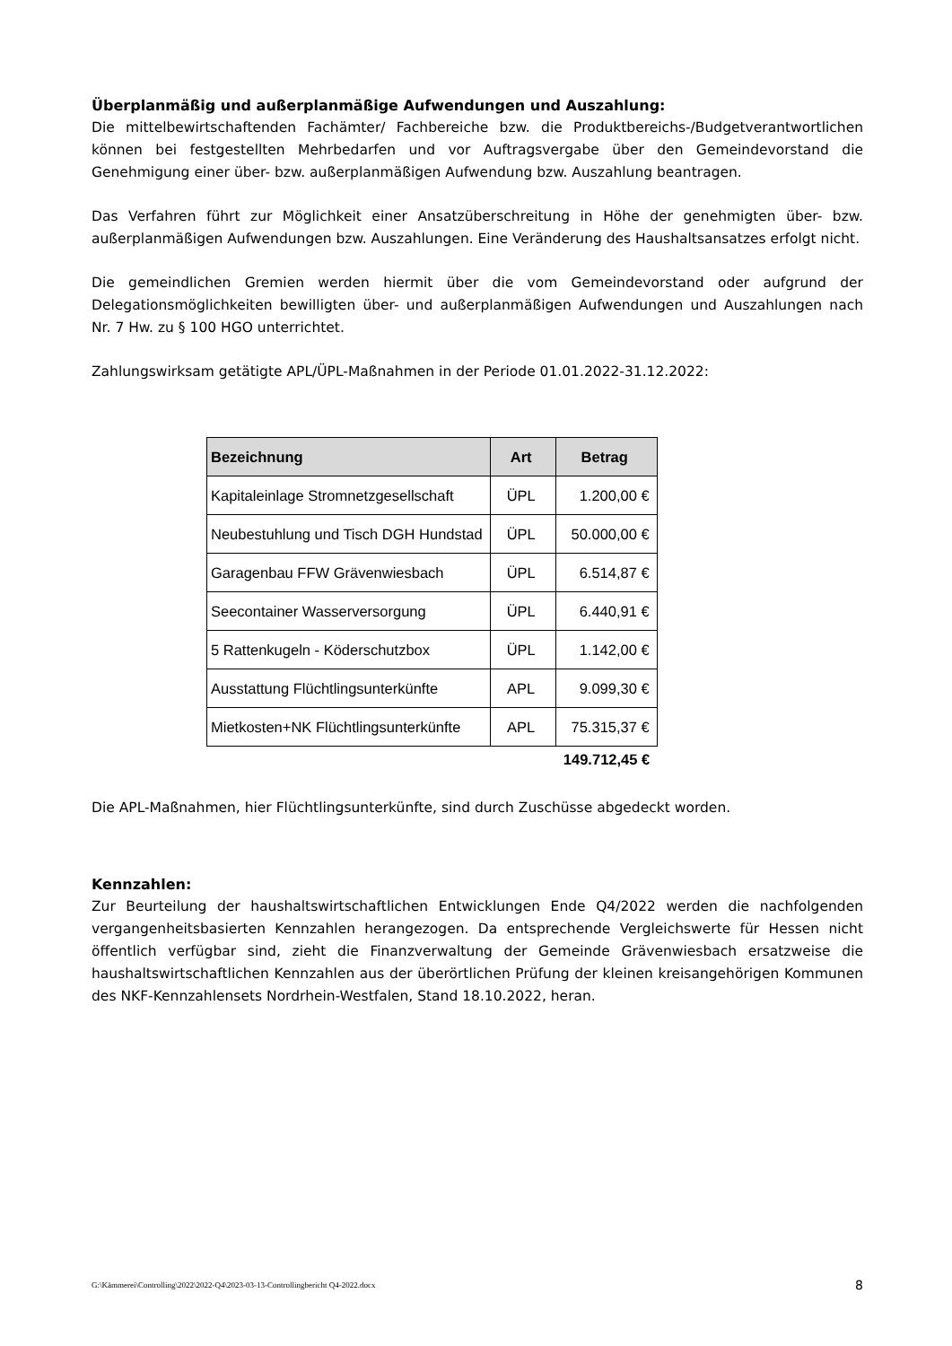Überplanmäßig und außerplanmäßige Aufwendungen und Auszahlung:
Die mittelbewirtschaftenden Fachämter/ Fachbereiche bzw. die Produktbereichs-/Budgetverantwortlichen können bei festgestellten Mehrbedarfen und vor Auftragsvergabe über den Gemeindevorstand die Genehmigung einer über- bzw. außerplanmäßigen Aufwendung bzw. Auszahlung beantragen.
Das Verfahren führt zur Möglichkeit einer Ansatzüberschreitung in Höhe der genehmigten über- bzw. außerplanmäßigen Aufwendungen bzw. Auszahlungen. Eine Veränderung des Haushaltsansatzes erfolgt nicht.
Die gemeindlichen Gremien werden hiermit über die vom Gemeindevorstand oder aufgrund der Delegationsmöglichkeiten bewilligten über- und außerplanmäßigen Aufwendungen und Auszahlungen nach Nr. 7 Hw. zu § 100 HGO unterrichtet.
Zahlungswirksam getätigte APL/ÜPL-Maßnahmen in der Periode 01.01.2022-31.12.2022:
| Bezeichnung | Art | Betrag |
| --- | --- | --- |
| Kapitaleinlage Stromnetzgesellschaft | ÜPL | 1.200,00 € |
| Neubestuhlung und Tisch DGH Hundstad | ÜPL | 50.000,00 € |
| Garagenbau FFW Grävenwiesbach | ÜPL | 6.514,87 € |
| Seecontainer Wasserversorgung | ÜPL | 6.440,91 € |
| 5 Rattenkugeln - Köderschutzbox | ÜPL | 1.142,00 € |
| Ausstattung Flüchtlingsunterkünfte | APL | 9.099,30 € |
| Mietkosten+NK Flüchtlingsunterkünfte | APL | 75.315,37 € |
| | | 149.712,45 € |
Die APL-Maßnahmen, hier Flüchtlingsunterkünfte, sind durch Zuschüsse abgedeckt worden.
Kennzahlen:
Zur Beurteilung der haushaltswirtschaftlichen Entwicklungen Ende Q4/2022 werden die nachfolgenden vergangenheitsbasierten Kennzahlen herangezogen. Da entsprechende Vergleichswerte für Hessen nicht öffentlich verfügbar sind, zieht die Finanzverwaltung der Gemeinde Grävenwiesbach ersatzweise die haushaltswirtschaftlichen Kennzahlen aus der überörtlichen Prüfung der kleinen kreisangehörigen Kommunen des NKF-Kennzahlensets Nordrhein-Westfalen, Stand 18.10.2022, heran.
G:\Kämmerei\Controlling\2022\2022-Q4\2023-03-13-Controllingbericht Q4-2022.docx 8